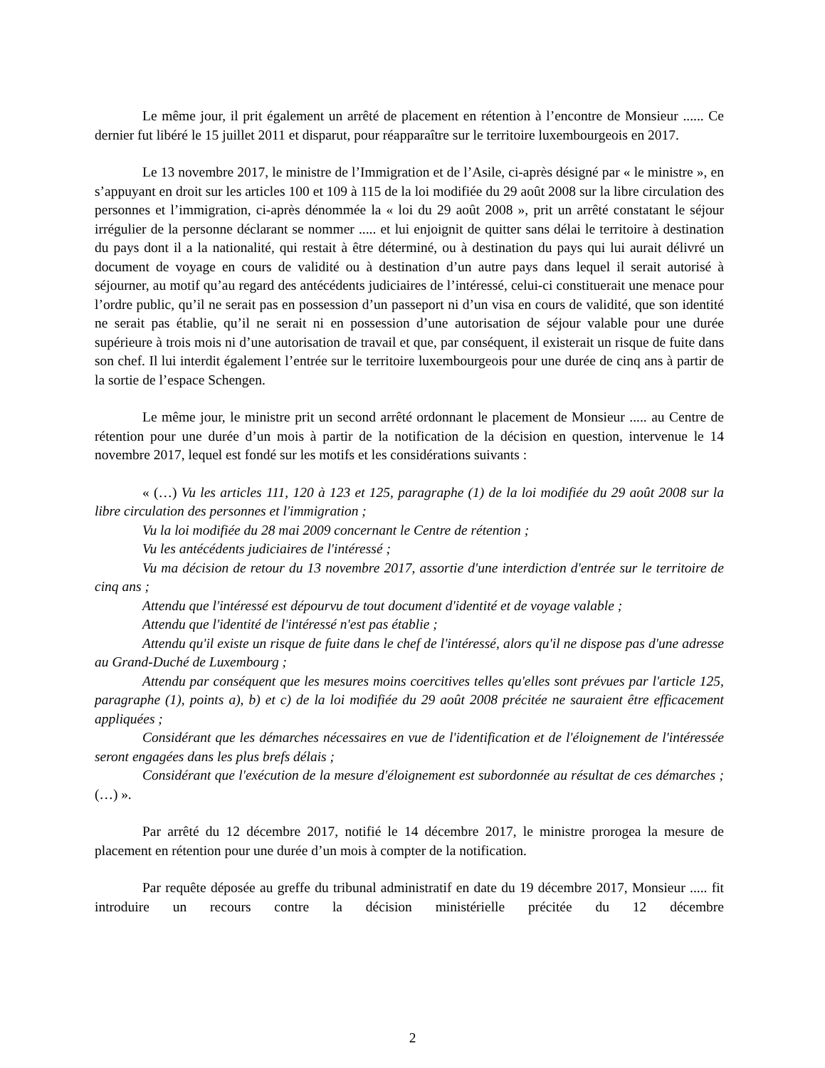Le même jour, il prit également un arrêté de placement en rétention à l’encontre de Monsieur ...... Ce dernier fut libéré le 15 juillet 2011 et disparut, pour réapparaître sur le territoire luxembourgeois en 2017.
Le 13 novembre 2017, le ministre de l’Immigration et de l’Asile, ci-après désigné par « le ministre », en s’appuyant en droit sur les articles 100 et 109 à 115 de la loi modifiée du 29 août 2008 sur la libre circulation des personnes et l’immigration, ci-après dénommée la « loi du 29 août 2008 », prit un arrêté constatant le séjour irrégulier de la personne déclarant se nommer ..... et lui enjoignit de quitter sans délai le territoire à destination du pays dont il a la nationalité, qui restait à être déterminé, ou à destination du pays qui lui aurait délivré un document de voyage en cours de validité ou à destination d’un autre pays dans lequel il serait autorisé à séjourner, au motif qu’au regard des antécédents judiciaires de l’intéressé, celui-ci constituerait une menace pour l’ordre public, qu’il ne serait pas en possession d’un passeport ni d’un visa en cours de validité, que son identité ne serait pas établie, qu’il ne serait ni en possession d’une autorisation de séjour valable pour une durée supérieure à trois mois ni d’une autorisation de travail et que, par conséquent, il existerait un risque de fuite dans son chef. Il lui interdit également l’entrée sur le territoire luxembourgeois pour une durée de cinq ans à partir de la sortie de l’espace Schengen.
Le même jour, le ministre prit un second arrêté ordonnant le placement de Monsieur ..... au Centre de rétention pour une durée d’un mois à partir de la notification de la décision en question, intervenue le 14 novembre 2017, lequel est fondé sur les motifs et les considérations suivants :
« (…) Vu les articles 111, 120 à 123 et 125, paragraphe (1) de la loi modifiée du 29 août 2008 sur la libre circulation des personnes et l'immigration ;
Vu la loi modifiée du 28 mai 2009 concernant le Centre de rétention ;
Vu les antécédents judiciaires de l'intéressé ;
Vu ma décision de retour du 13 novembre 2017, assortie d'une interdiction d'entrée sur le territoire de cinq ans ;
Attendu que l'intéressé est dépourvu de tout document d'identité et de voyage valable ;
Attendu que l'identité de l'intéressé n'est pas établie ;
Attendu qu'il existe un risque de fuite dans le chef de l'intéressé, alors qu'il ne dispose pas d'une adresse au Grand-Duché de Luxembourg ;
Attendu par conséquent que les mesures moins coercitives telles qu'elles sont prévues par l'article 125, paragraphe (1), points a), b) et c) de la loi modifiée du 29 août 2008 précitée ne sauraient être efficacement appliquées ;
Considérant que les démarches nécessaires en vue de l'identification et de l'éloignement de l'intéressée seront engagées dans les plus brefs délais ;
Considérant que l'exécution de la mesure d'éloignement est subordonnée au résultat de ces démarches ; (…) ».
Par arrêté du 12 décembre 2017, notifié le 14 décembre 2017, le ministre prorogea la mesure de placement en rétention pour une durée d’un mois à compter de la notification.
Par requête déposée au greffe du tribunal administratif en date du 19 décembre 2017, Monsieur ..... fit introduire un recours contre la décision ministérielle précitée du 12 décembre
2